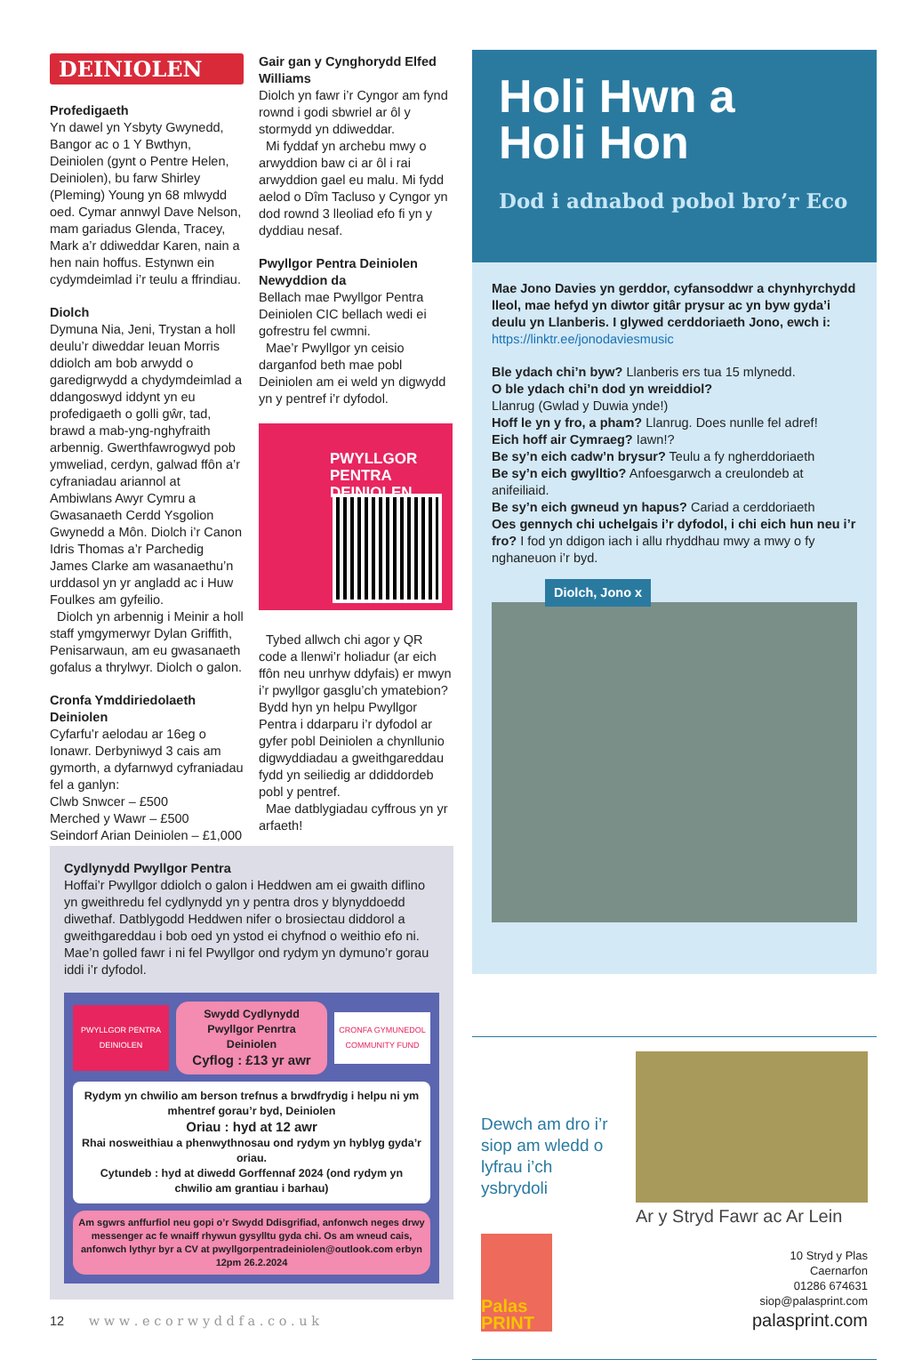DEINIOLEN
Profedigaeth
Yn dawel yn Ysbyty Gwynedd, Bangor ac o 1 Y Bwthyn, Deiniolen (gynt o Pentre Helen, Deiniolen), bu farw Shirley (Pleming) Young yn 68 mlwydd oed. Cymar annwyl Dave Nelson, mam gariadus Glenda, Tracey, Mark a’r ddiweddar Karen, nain a hen nain hoffus. Estynwn ein cydymdeimlad i’r teulu a ffrindiau.
Diolch
Dymuna Nia, Jeni, Trystan a holl deulu’r diweddar Ieuan Morris ddiolch am bob arwydd o garedigrwydd a chydymdeimlad a ddangoswyd iddynt yn eu profedigaeth o golli gŵr, tad, brawd a mab-yng-nghyfraith arbennig. Gwerthfawrogwyd pob ymweliad, cerdyn, galwad ffôn a’r cyfraniadau ariannol at Ambiwlans Awyr Cymru a Gwasanaeth Cerdd Ysgolion Gwynedd a Môn. Diolch i’r Canon Idris Thomas a’r Parchedig James Clarke am wasanaethu’n urddasol yn yr angladd ac i Huw Foulkes am gyfeilio.
Diolch yn arbennig i Meinir a holl staff ymgymerwyr Dylan Griffith, Penisarwaun, am eu gwasanaeth gofalus a thrylwyr. Diolch o galon.
Cronfa Ymddiriedolaeth Deiniolen
Cyfarfu’r aelodau ar 16eg o Ionawr. Derbyniwyd 3 cais am gymorth, a dyfarnwyd cyfraniadau fel a ganlyn:
Clwb Snwcer – £500
Merched y Wawr – £500
Seindorf Arian Deiniolen – £1,000
Gair gan y Cynghorydd Elfed Williams
Diolch yn fawr i’r Cyngor am fynd rownd i godi sbwriel ar ôl y stormydd yn ddiweddar.
Mi fyddaf yn archebu mwy o arwyddion baw ci ar ôl i rai arwyddion gael eu malu. Mi fydd aelod o Dîm Tacluso y Cyngor yn dod rownd 3 lleoliad efo fi yn y dyddiau nesaf.
Pwyllgor Pentra Deiniolen Newyddion da
Bellach mae Pwyllgor Pentra Deiniolen CIC bellach wedi ei gofrestru fel cwmni.
Mae’r Pwyllgor yn ceisio darganfod beth mae pobl Deiniolen am ei weld yn digwydd yn y pentref i’r dyfodol.
PWYLLGOR PENTRA
DEINIOLEN
Tybed allwch chi agor y QR code a llenwi’r holiadur (ar eich ffôn neu unrhyw ddyfais) er mwyn i’r pwyllgor gasglu’ch ymatebion? Bydd hyn yn helpu Pwyllgor Pentra i ddarparu i’r dyfodol ar gyfer pobl Deiniolen a chynllunio digwyddiadau a gweithgareddau fydd yn seiliedig ar ddiddordeb pobl y pentref.
Mae datblygiadau cyffrous yn yr arfaeth!
Cydlynydd Pwyllgor Pentra
Hoffai’r Pwyllgor ddiolch o galon i Heddwen am ei gwaith diflino yn gweithredu fel cydlynydd yn y pentra dros y blynyddoedd diwethaf. Datblygodd Heddwen nifer o brosiectau diddorol a gweithgareddau i bob oed yn ystod ei chyfnod o weithio efo ni. Mae’n golled fawr i ni fel Pwyllgor ond rydym yn dymuno’r gorau iddi i’r dyfodol.
PWYLLGOR PENTRA DEINIOLEN
Swydd Cydlynydd Pwyllgor Penrtra Deiniolen
Cyflog : £13 yr awr
CRONFA GYMUNEDOL COMMUNITY FUND
Rydym yn chwilio am berson trefnus a brwdfrydig i helpu ni ym mhentref gorau’r byd, Deiniolen
Oriau : hyd at 12 awr
Rhai nosweithiau a phenwythnosau ond rydym yn hyblyg gyda’r oriau.
Cytundeb : hyd at diwedd Gorffennaf 2024 (ond rydym yn chwilio am grantiau i barhau)
Am sgwrs anffurfiol neu gopi o’r Swydd Ddisgrifiad, anfonwch neges drwy messenger ac fe wnaiff rhywun gysylltu gyda chi. Os am wneud cais, anfonwch lythyr byr a CV at pwyllgorpentradeiniolen@outlook.com erbyn 12pm 26.2.2024
Holi Hwn a
Holi Hon
Dod i adnabod pobol bro’r Eco
Mae Jono Davies yn gerddor, cyfansoddwr a chynhyrchydd lleol, mae hefyd yn diwtor gitâr prysur ac yn byw gyda’i deulu yn Llanberis. I glywed cerddoriaeth Jono, ewch i:
https://linktr.ee/jonodaviesmusic
Ble ydach chi’n byw? Llanberis ers tua 15 mlynedd.
O ble ydach chi’n dod yn wreiddiol?
Llanrug (Gwlad y Duwia ynde!)
Hoff le yn y fro, a pham? Llanrug. Does nunlle fel adref!
Eich hoff air Cymraeg? Iawn!?
Be sy’n eich cadw’n brysur? Teulu a fy ngherddoriaeth
Be sy’n eich gwylltio? Anfoesgarwch a creulondeb at anifeiliaid.
Be sy’n eich gwneud yn hapus? Cariad a cerddoriaeth
Oes gennych chi uchelgais i’r dyfodol, i chi eich hun neu i’r fro? I fod yn ddigon iach i allu rhyddhau mwy a mwy o fy nghaneuon i’r byd.
Diolch, Jono x
Dewch am dro i’r siop am wledd o lyfrau i’ch ysbrydoli
Ar y Stryd Fawr ac Ar Lein
Palas PRINT
10 Stryd y Plas
Caernarfon
01286 674631
siop@palasprint.com
palasprint.com
12 w w w . e c o r w y d d f a . c o . u k